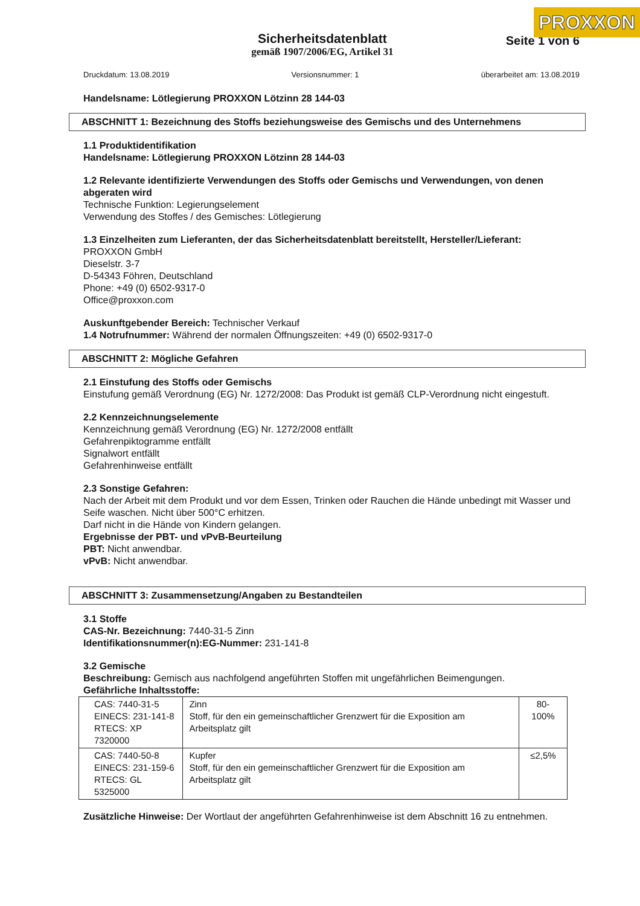PROXXON
Sicherheitsdatenblatt
gemäß 1907/2006/EG, Artikel 31
Seite 1 von 6
Druckdatum: 13.08.2019 Versionsnummer: 1 überarbeitet am: 13.08.2019
Handelsname: Lötlegierung PROXXON Lötzinn 28 144-03
ABSCHNITT 1: Bezeichnung des Stoffs beziehungsweise des Gemischs und des Unternehmens
1.1 Produktidentifikation
Handelsname: Lötlegierung PROXXON Lötzinn 28 144-03
1.2 Relevante identifizierte Verwendungen des Stoffs oder Gemischs und Verwendungen, von denen abgeraten wird
Technische Funktion: Legierungselement
Verwendung des Stoffes / des Gemisches: Lötlegierung
1.3 Einzelheiten zum Lieferanten, der das Sicherheitsdatenblatt bereitstellt, Hersteller/Lieferant:
PROXXON GmbH
Dieselstr. 3-7
D-54343 Föhren, Deutschland
Phone: +49 (0) 6502-9317-0
Office@proxxon.com
Auskunftgebender Bereich: Technischer Verkauf
1.4 Notrufnummer: Während der normalen Öffnungszeiten: +49 (0) 6502-9317-0
ABSCHNITT 2: Mögliche Gefahren
2.1 Einstufung des Stoffs oder Gemischs
Einstufung gemäß Verordnung (EG) Nr. 1272/2008: Das Produkt ist gemäß CLP-Verordnung nicht eingestuft.
2.2 Kennzeichnungselemente
Kennzeichnung gemäß Verordnung (EG) Nr. 1272/2008 entfällt
Gefahrenpiktogramme entfällt
Signalwort entfällt
Gefahrenhinweise entfällt
2.3 Sonstige Gefahren:
Nach der Arbeit mit dem Produkt und vor dem Essen, Trinken oder Rauchen die Hände unbedingt mit Wasser und Seife waschen. Nicht über 500°C erhitzen.
Darf nicht in die Hände von Kindern gelangen.
Ergebnisse der PBT- und vPvB-Beurteilung
PBT: Nicht anwendbar.
vPvB: Nicht anwendbar.
ABSCHNITT 3: Zusammensetzung/Angaben zu Bestandteilen
3.1 Stoffe
CAS-Nr. Bezeichnung: 7440-31-5 Zinn
Identifikationsnummer(n):EG-Nummer: 231-141-8
3.2 Gemische
Beschreibung: Gemisch aus nachfolgend angeführten Stoffen mit ungefährlichen Beimengungen.
Gefährliche Inhaltsstoffe:
| CAS: 7440-31-5 EINECS: 231-141-8 RTECS: XP 7320000 | Zinn Stoff, für den ein gemeinschaftlicher Grenzwert für die Exposition am Arbeitsplatz gilt | 80-100% |
| CAS: 7440-50-8 EINECS: 231-159-6 RTECS: GL 5325000 | Kupfer Stoff, für den ein gemeinschaftlicher Grenzwert für die Exposition am Arbeitsplatz gilt | ≤2,5% |
Zusätzliche Hinweise: Der Wortlaut der angeführten Gefahrenhinweise ist dem Abschnitt 16 zu entnehmen.